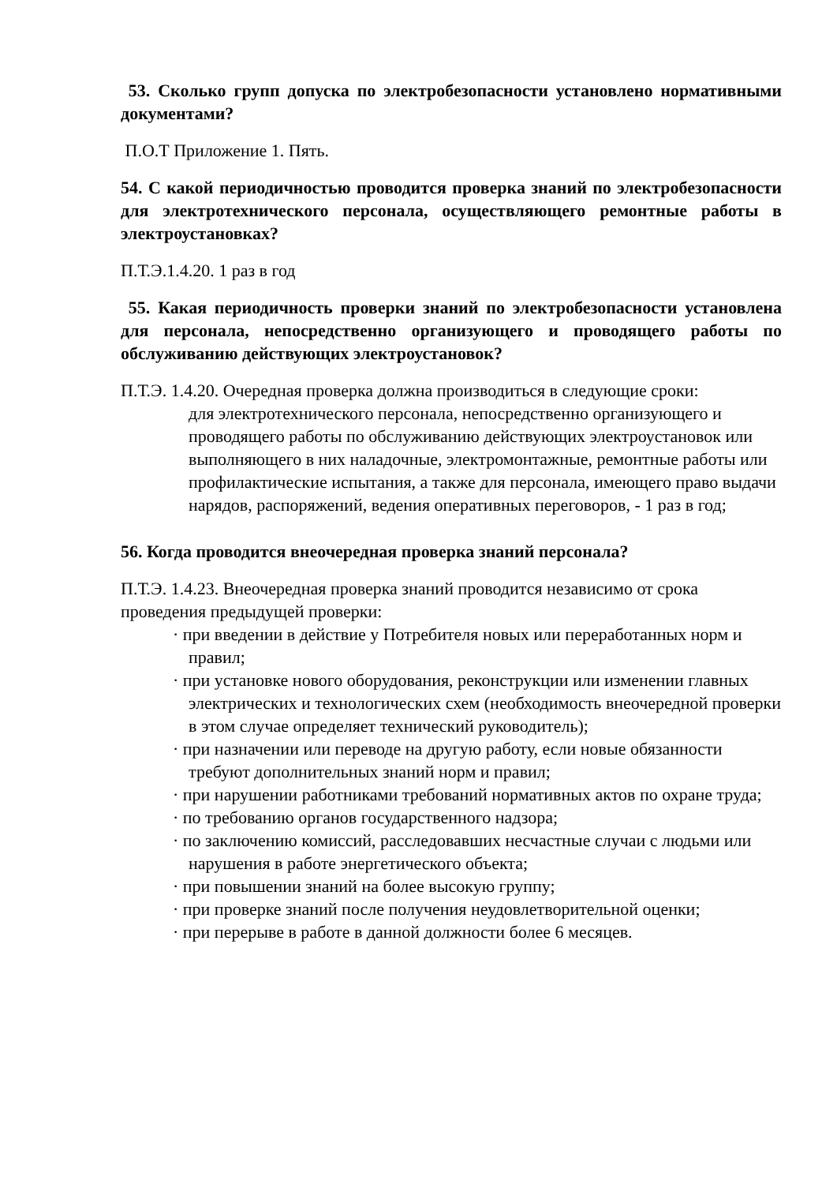53. Сколько групп допуска по электробезопасности установлено нормативными документами?
П.О.Т Приложение 1. Пять.
54. С какой периодичностью проводится проверка знаний по электробезопасности для электротехнического персонала, осуществляющего ремонтные работы в электроустановках?
П.Т.Э.1.4.20. 1 раз в год
55. Какая периодичность проверки знаний по электробезопасности установлена для персонала, непосредственно организующего и проводящего работы по обслуживанию действующих электроустановок?
П.Т.Э. 1.4.20. Очередная проверка должна производиться в следующие сроки:
для электротехнического персонала, непосредственно организующего и проводящего работы по обслуживанию действующих электроустановок или выполняющего в них наладочные, электромонтажные, ремонтные работы или профилактические испытания, а также для персонала, имеющего право выдачи нарядов, распоряжений, ведения оперативных переговоров, - 1 раз в год;
56. Когда проводится внеочередная проверка знаний персонала?
П.Т.Э. 1.4.23. Внеочередная проверка знаний проводится независимо от срока проведения предыдущей проверки:
· при введении в действие у Потребителя новых или переработанных норм и правил;
· при установке нового оборудования, реконструкции или изменении главных электрических и технологических схем (необходимость внеочередной проверки в этом случае определяет технический руководитель);
· при назначении или переводе на другую работу, если новые обязанности требуют дополнительных знаний норм и правил;
· при нарушении работниками требований нормативных актов по охране труда;
· по требованию органов государственного надзора;
· по заключению комиссий, расследовавших несчастные случаи с людьми или нарушения в работе энергетического объекта;
· при повышении знаний на более высокую группу;
· при проверке знаний после получения неудовлетворительной оценки;
· при перерыве в работе в данной должности более 6 месяцев.